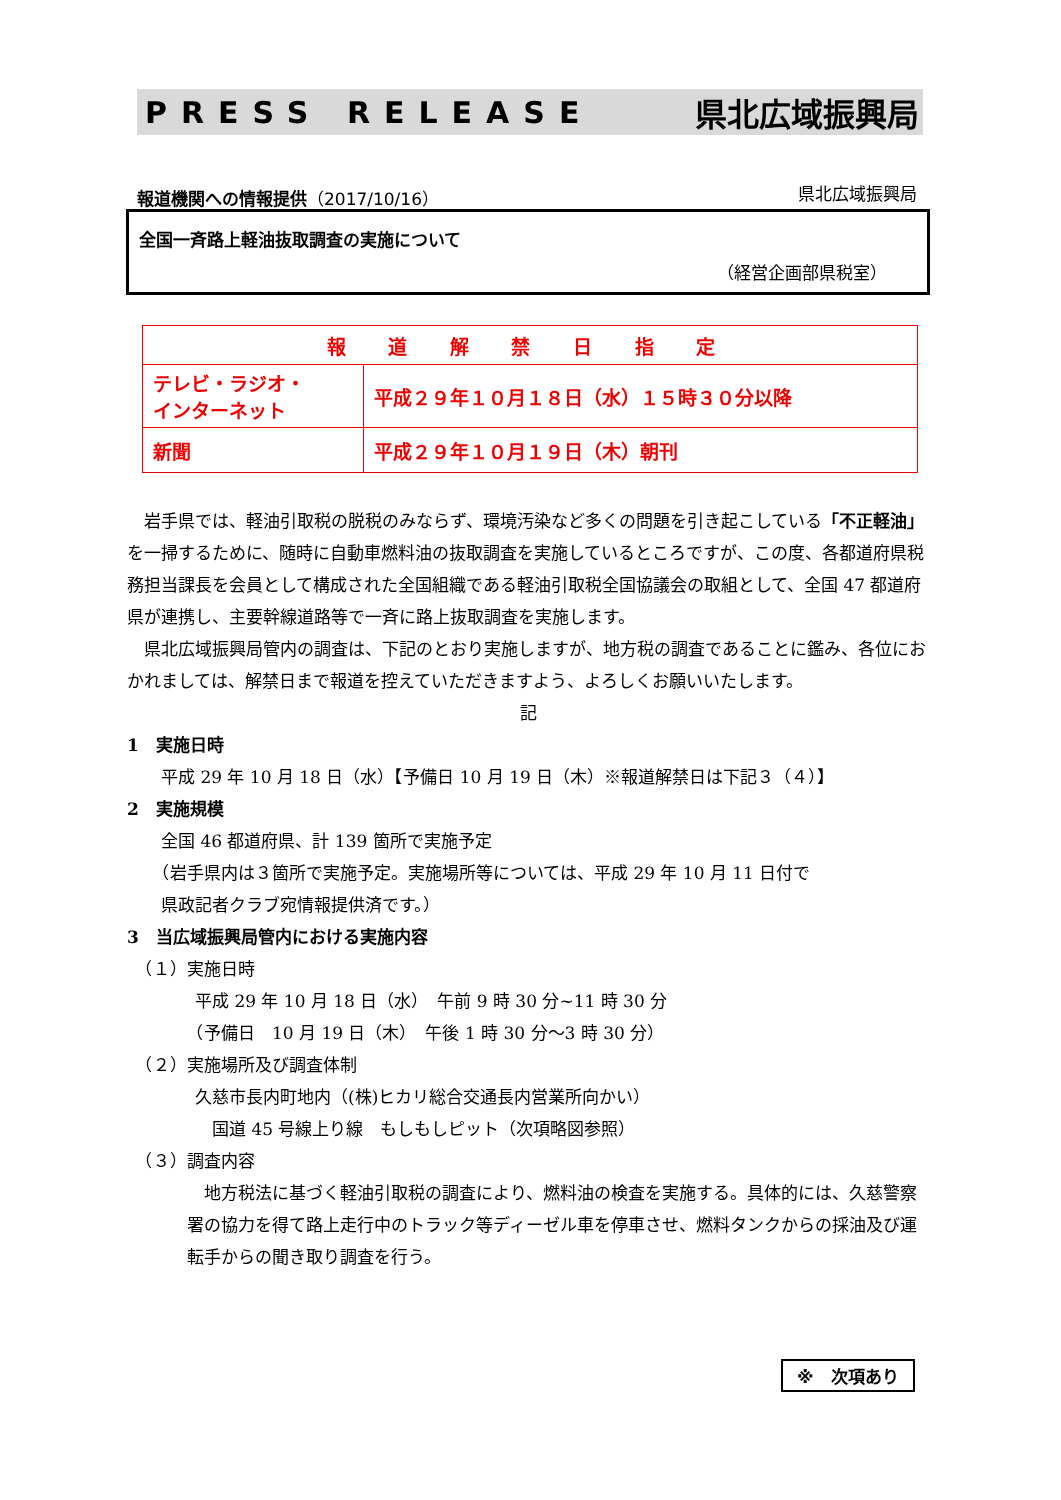PRESS RELEASE 県北広域振興局
報道機関への情報提供（2017/10/16） 県北広域振興局
全国一斉路上軽油抜取調査の実施について
（経営企画部県税室）
| 報 道 解 禁 日 指 定 | |
| --- | --- |
| テレビ・ラジオ・ インターネット | 平成２９年１０月１８日（水）１５時３０分以降 |
| 新聞 | 平成２９年１０月１９日（木）朝刊 |
　岩手県では、軽油引取税の脱税のみならず、環境汚染など多くの問題を引き起こしている「不正軽油」を一掃するために、随時に自動車燃料油の抜取調査を実施しているところですが、この度、各都道府県税務担当課長を会員として構成された全国組織である軽油引取税全国協議会の取組として、全国 47 都道府県が連携し、主要幹線道路等で一斉に路上抜取調査を実施します。
　県北広域振興局管内の調査は、下記のとおり実施しますが、地方税の調査であることに鑑み、各位におかれましては、解禁日まで報道を控えていただきますよう、よろしくお願いいたします。
記
1　実施日時
　　平成 29 年 10 月 18 日（水）【予備日 10 月 19 日（木）※報道解禁日は下記３（４）】
2　実施規模
　　全国 46 都道府県、計 139 箇所で実施予定
　　（岩手県内は３箇所で実施予定。実施場所等については、平成 29 年 10 月 11 日付で
　　県政記者クラブ宛情報提供済です。）
3　当広域振興局管内における実施内容
　（１）実施日時
　　　　平成 29 年 10 月 18 日（水）　午前 9 時 30 分~11 時 30 分
　　　　（予備日　10 月 19 日（木）　午後 1 時 30 分～3 時 30 分）
　（２）実施場所及び調査体制
　　　　久慈市長内町地内（(株)ヒカリ総合交通長内営業所向かい）
　　　　　国道 45 号線上り線　もしもしピット（次項略図参照）
　（３）調査内容
　地方税法に基づく軽油引取税の調査により、燃料油の検査を実施する。具体的には、久慈警察署の協力を得て路上走行中のトラック等ディーゼル車を停車させ、燃料タンクからの採油及び運転手からの聞き取り調査を行う。
※　次項あり